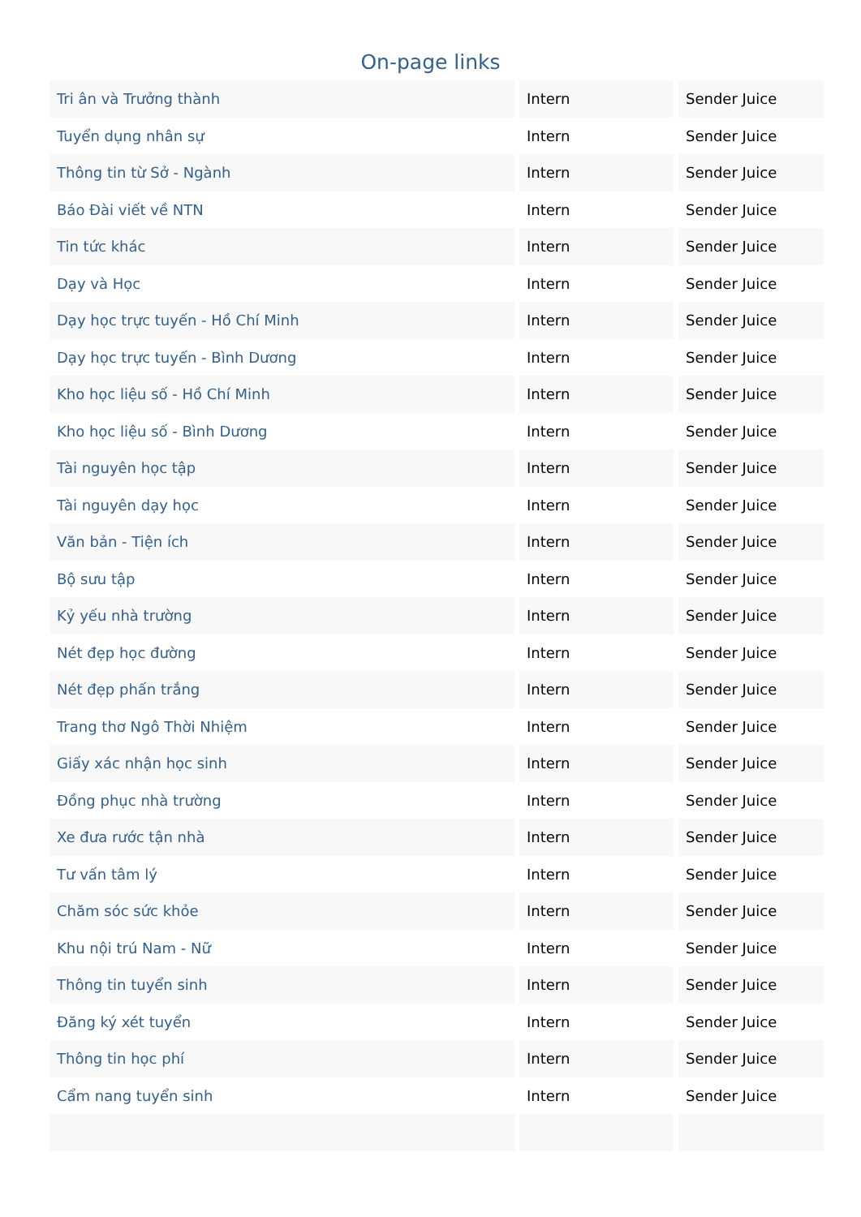On-page links
| Tri ân và Trưởng thành | Intern | Sender Juice |
| Tuyển dụng nhân sự | Intern | Sender Juice |
| Thông tin từ Sở - Ngành | Intern | Sender Juice |
| Báo Đài viết về NTN | Intern | Sender Juice |
| Tin tức khác | Intern | Sender Juice |
| Dạy và Học | Intern | Sender Juice |
| Dạy học trực tuyến - Hồ Chí Minh | Intern | Sender Juice |
| Dạy học trực tuyến - Bình Dương | Intern | Sender Juice |
| Kho học liệu số - Hồ Chí Minh | Intern | Sender Juice |
| Kho học liệu số - Bình Dương | Intern | Sender Juice |
| Tài nguyên học tập | Intern | Sender Juice |
| Tài nguyên dạy học | Intern | Sender Juice |
| Văn bản - Tiện ích | Intern | Sender Juice |
| Bộ sưu tập | Intern | Sender Juice |
| Kỷ yếu nhà trường | Intern | Sender Juice |
| Nét đẹp học đường | Intern | Sender Juice |
| Nét đẹp phấn trắng | Intern | Sender Juice |
| Trang thơ Ngô Thời Nhiệm | Intern | Sender Juice |
| Giấy xác nhận học sinh | Intern | Sender Juice |
| Đồng phục nhà trường | Intern | Sender Juice |
| Xe đưa rước tận nhà | Intern | Sender Juice |
| Tư vấn tâm lý | Intern | Sender Juice |
| Chăm sóc sức khỏe | Intern | Sender Juice |
| Khu nội trú Nam - Nữ | Intern | Sender Juice |
| Thông tin tuyển sinh | Intern | Sender Juice |
| Đăng ký xét tuyển | Intern | Sender Juice |
| Thông tin học phí | Intern | Sender Juice |
| Cẩm nang tuyển sinh | Intern | Sender Juice |